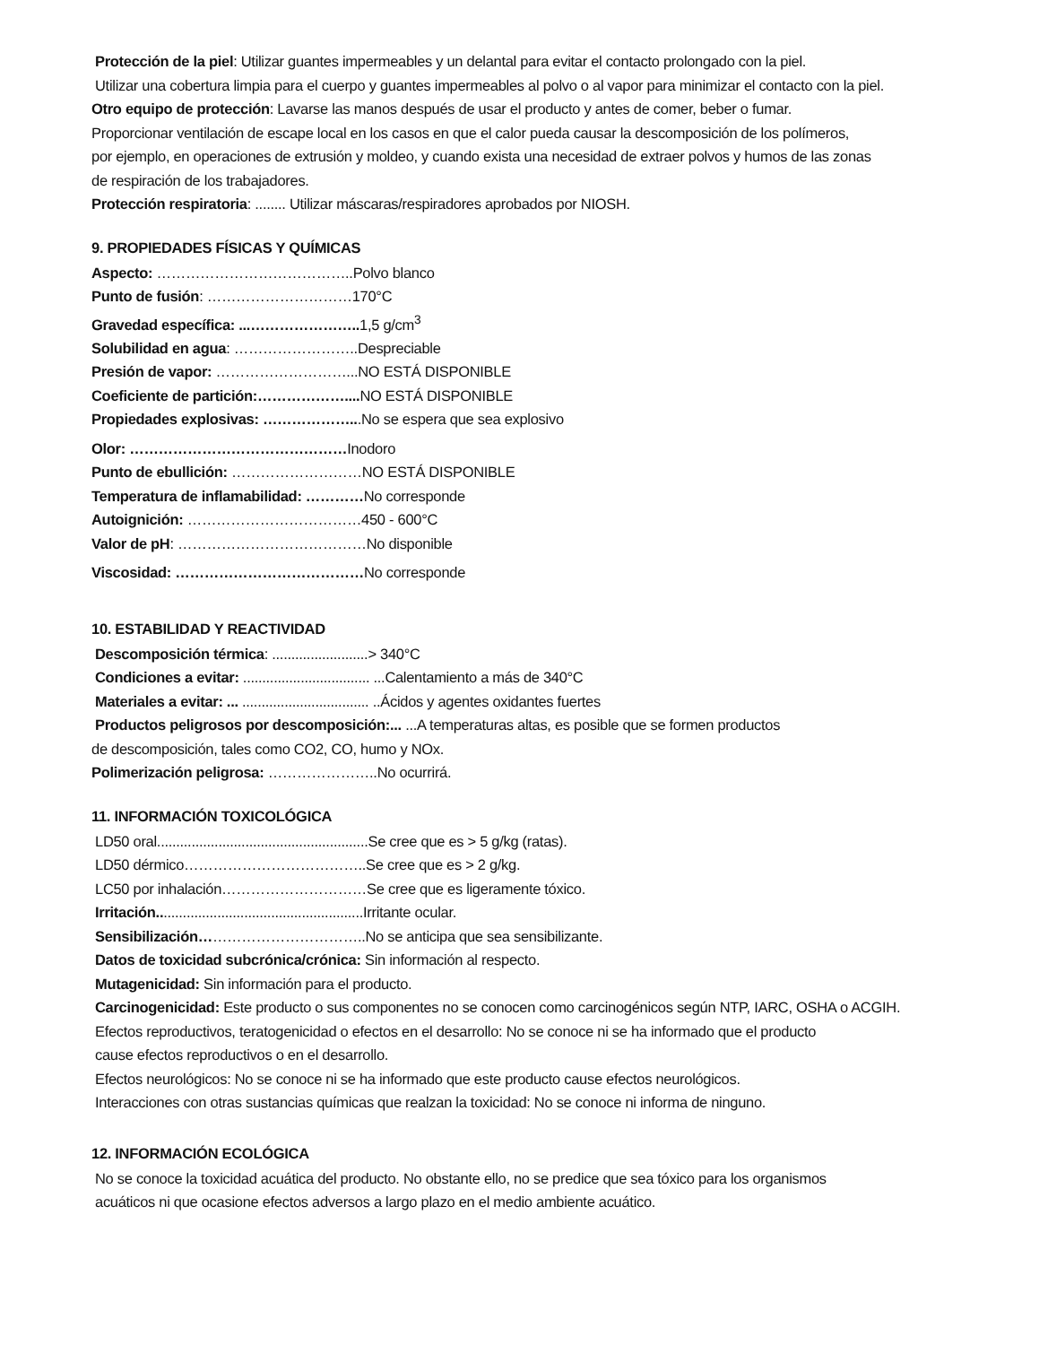Protección de la piel: Utilizar guantes impermeables y un delantal para evitar el contacto prolongado con la piel.
Utilizar una cobertura limpia para el cuerpo y guantes impermeables al polvo o al vapor para minimizar el contacto con la piel.
Otro equipo de protección: Lavarse las manos después de usar el producto y antes de comer, beber o fumar.
Proporcionar ventilación de escape local en los casos en que el calor pueda causar la descomposición de los polímeros,
por ejemplo, en operaciones de extrusión y moldeo, y cuando exista una necesidad de extraer polvos y humos de las zonas
de respiración de los trabajadores.
Protección respiratoria: ........ Utilizar máscaras/respiradores aprobados por NIOSH.
9. PROPIEDADES FÍSICAS Y QUÍMICAS
Aspecto: …………………………………..Polvo blanco
Punto de fusión: …………………………170°C
Gravedad específica: ...………………….. 1,5 g/cm<sup>3</sup>
Solubilidad en agua: ……………………..Despreciable
Presión de vapor: ………………………...NO ESTÁ DISPONIBLE
Coeficiente de partición:……………….... NO ESTÁ DISPONIBLE
Propiedades explosivas: ………………...No se espera que sea explosivo
Olor: ………………………………………Inodoro
Punto de ebullición: ………………………NO ESTÁ DISPONIBLE
Temperatura de inflamabilidad: …………No corresponde
Autoignición: ………………………………450 - 600°C
Valor de pH: …………………………………No disponible
Viscosidad: …………………………………No corresponde
10. ESTABILIDAD Y REACTIVIDAD
Descomposición térmica: .........................> 340°C
Condiciones a evitar: ................................. ...Calentamiento a más de 340°C
Materiales a evitar: ... ................................. ..Ácidos y agentes oxidantes fuertes
Productos peligrosos por descomposición:... ...A temperaturas altas, es posible que se formen productos
de descomposición, tales como CO2, CO, humo y NOx.
Polimerización peligrosa: …………………..No ocurrirá.
11. INFORMACIÓN TOXICOLÓGICA
LD50 oral.......................................................Se cree que es > 5 g/kg (ratas).
LD50 dérmico………………………………..Se cree que es > 2 g/kg.
LC50 por inhalación…………………………Se cree que es ligeramente tóxico.
Irritación......................................................Irritante ocular.
Sensibilización……………………………..No se anticipa que sea sensibilizante.
Datos de toxicidad subcrónica/crónica: Sin información al respecto.
Mutagenicidad: Sin información para el producto.
Carcinogenicidad: Este producto o sus componentes no se conocen como carcinogénicos según NTP, IARC, OSHA o ACGIH.
Efectos reproductivos, teratogenicidad o efectos en el desarrollo: No se conoce ni se ha informado que el producto
cause efectos reproductivos o en el desarrollo.
Efectos neurológicos: No se conoce ni se ha informado que este producto cause efectos neurológicos.
Interacciones con otras sustancias químicas que realzan la toxicidad: No se conoce ni informa de ninguno.
12. INFORMACIÓN ECOLÓGICA
No se conoce la toxicidad acuática del producto. No obstante ello, no se predice que sea tóxico para los organismos
acuáticos ni que ocasione efectos adversos a largo plazo en el medio ambiente acuático.